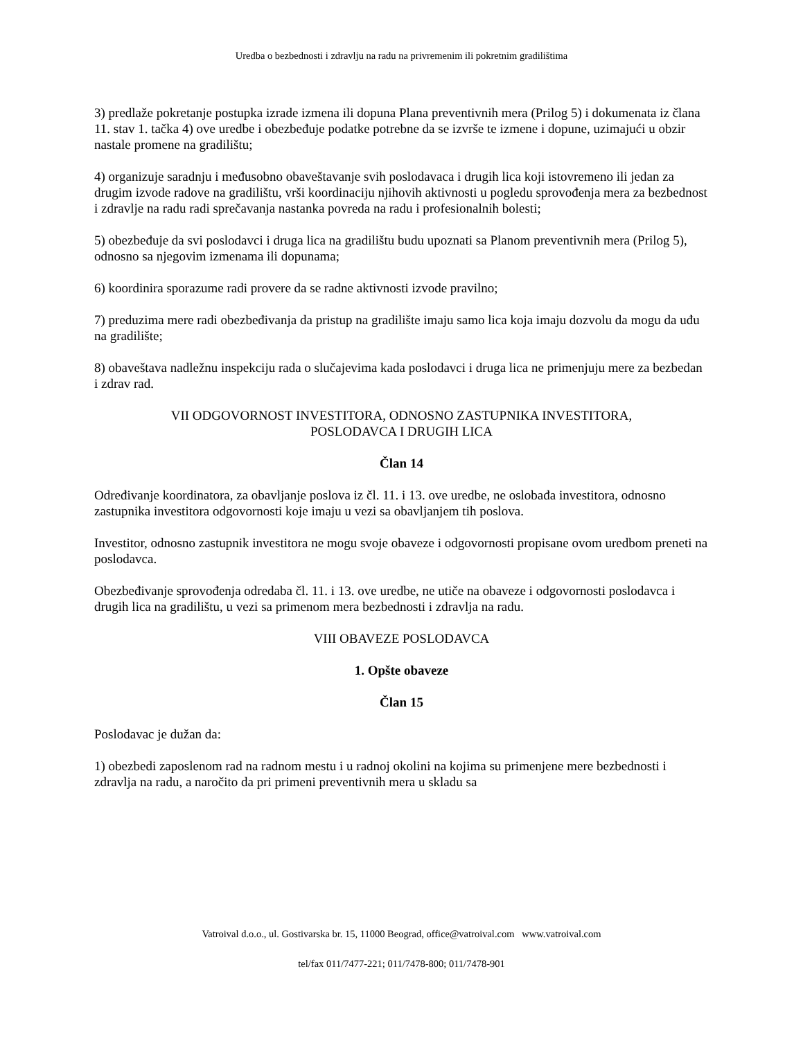Uredba o bezbednosti i zdravlju na radu na privremenim ili pokretnim gradilištima
3) predlaže pokretanje postupka izrade izmena ili dopuna Plana preventivnih mera (Prilog 5) i dokumenata iz člana 11. stav 1. tačka 4) ove uredbe i obezbeđuje podatke potrebne da se izvrše te izmene i dopune, uzimajući u obzir nastale promene na gradilištu;
4) organizuje saradnju i međusobno obaveštavanje svih poslodavaca i drugih lica koji istovremeno ili jedan za drugim izvode radove na gradilištu, vrši koordinaciju njihovih aktivnosti u pogledu sprovođenja mera za bezbednost i zdravlje na radu radi sprečavanja nastanka povreda na radu i profesionalnih bolesti;
5) obezbeđuje da svi poslodavci i druga lica na gradilištu budu upoznati sa Planom preventivnih mera (Prilog 5), odnosno sa njegovim izmenama ili dopunama;
6) koordinira sporazume radi provere da se radne aktivnosti izvode pravilno;
7) preduzima mere radi obezbeđivanja da pristup na gradilište imaju samo lica koja imaju dozvolu da mogu da uđu na gradilište;
8) obaveštava nadležnu inspekciju rada o slučajevima kada poslodavci i druga lica ne primenjuju mere za bezbedan i zdrav rad.
VII ODGOVORNOST INVESTITORA, ODNOSNO ZASTUPNIKA INVESTITORA,
POSLODAVCA I DRUGIH LICA
Član 14
Određivanje koordinatora, za obavljanje poslova iz čl. 11. i 13. ove uredbe, ne oslobađa investitora, odnosno zastupnika investitora odgovornosti koje imaju u vezi sa obavljanjem tih poslova.
Investitor, odnosno zastupnik investitora ne mogu svoje obaveze i odgovornosti propisane ovom uredbom preneti na poslodavca.
Obezbeđivanje sprovođenja odredaba čl. 11. i 13. ove uredbe, ne utiče na obaveze i odgovornosti poslodavca i drugih lica na gradilištu, u vezi sa primenom mera bezbednosti i zdravlja na radu.
VIII OBAVEZE POSLODAVCA
1. Opšte obaveze
Član 15
Poslodavac je dužan da:
1) obezbedi zaposlenom rad na radnom mestu i u radnoj okolini na kojima su primenjene mere bezbednosti i zdravlja na radu, a naročito da pri primeni preventivnih mera u skladu sa
Vatroival d.o.o., ul. Gostivarska br. 15, 11000 Beograd, office@vatroival.com www.vatroival.com
tel/fax 011/7477-221; 011/7478-800; 011/7478-901